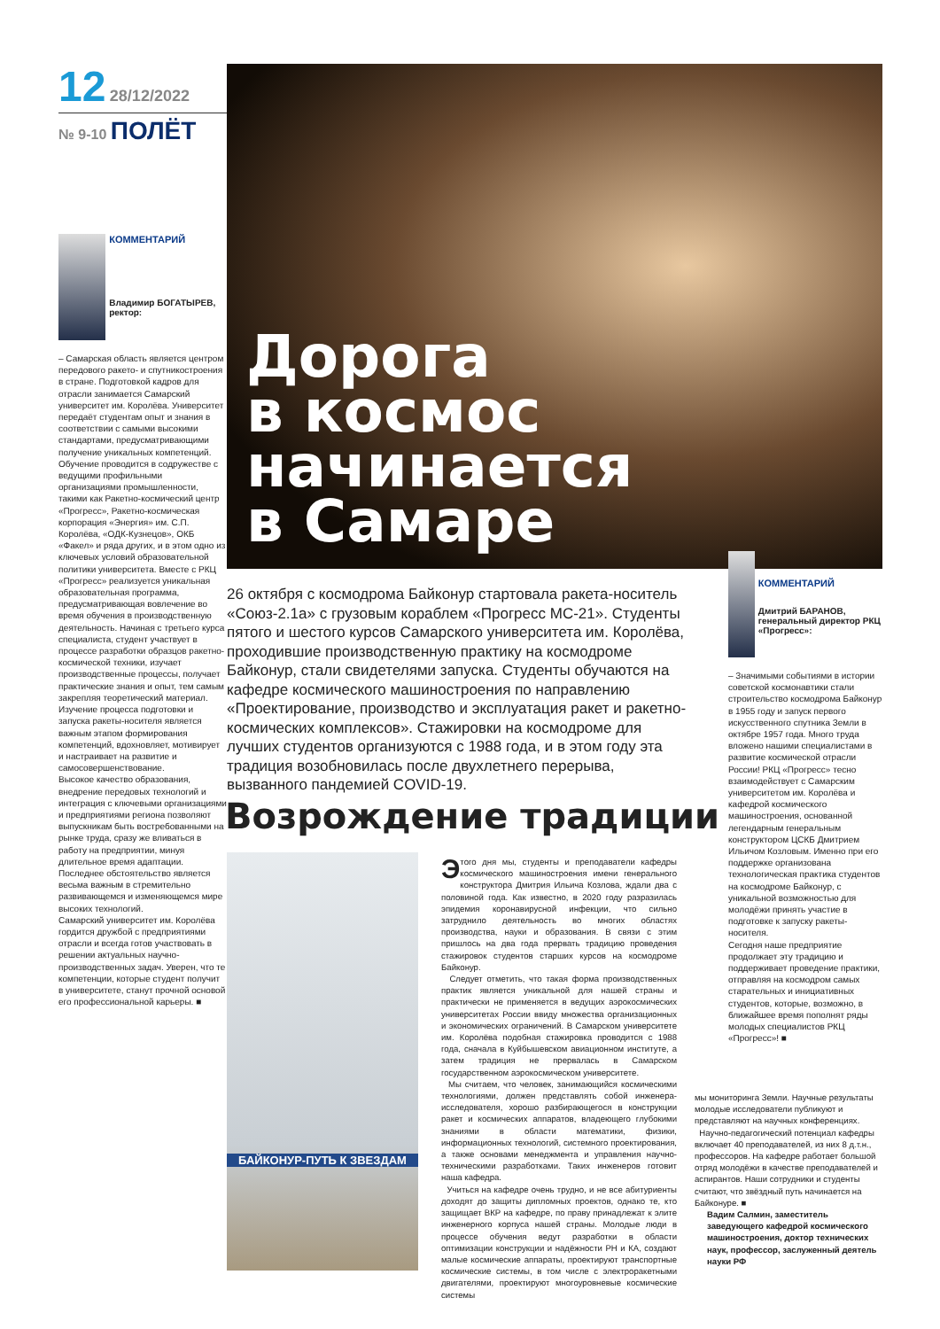12 28/12/2022
№ 9-10 ПОЛЁТ
КОММЕНТАРИЙ
Владимир БОГАТЫРЕВ, ректор:
– Самарская область является центром передового ракето- и спутникостроения в стране. Подготовкой кадров для отрасли занимается Самарский университет им. Королёва. Университет передаёт студентам опыт и знания в соответствии с самыми высокими стандартами, предусматривающими получение уникальных компетенций. Обучение проводится в содружестве с ведущими профильными организациями промышленности, такими как Ракетно-космический центр «Прогресс», Ракетно-космическая корпорация «Энергия» им. С.П. Королёва, «ОДК-Кузнецов», ОКБ «Факел» и ряда других, и в этом одно из ключевых условий образовательной политики университета. Вместе с РКЦ «Прогресс» реализуется уникальная образовательная программа, предусматривающая вовлечение во время обучения в производственную деятельность. Начиная с третьего курса специалиста, студент участвует в процессе разработки образцов ракетно-космической техники, изучает производственные процессы, получает практические знания и опыт, тем самым закрепляя теоретический материал. Изучение процесса подготовки и запуска ракеты-носителя является важным этапом формирования компетенций, вдохновляет, мотивирует и настраивает на развитие и самосовершенствование.
Высокое качество образования, внедрение передовых технологий и интеграция с ключевыми организациями и предприятиями региона позволяют выпускникам быть востребованными на рынке труда, сразу же вливаться в работу на предприятии, минуя длительное время адаптации. Последнее обстоятельство является весьма важным в стремительно развивающемся и изменяющемся мире высоких технологий.
Самарский университет им. Королёва гордится дружбой с предприятиями отрасли и всегда готов участвовать в решении актуальных научно-производственных задач. Уверен, что те компетенции, которые студент получит в университете, станут прочной основой его профессиональной карьеры. ■
Дорога
в космос
начинается
в Самаре
26 октября с космодрома Байконур стартовала ракета-носитель «Союз-2.1а» с грузовым кораблем «Прогресс МС-21». Студенты пятого и шестого курсов Самарского университета им. Королёва, проходившие производственную практику на космодроме Байконур, стали свидетелями запуска. Студенты обучаются на кафедре космического машиностроения по направлению «Проектирование, производство и эксплуатация ракет и ракетно-космических комплексов». Стажировки на космодроме для лучших студентов организуются с 1988 года, и в этом году эта традиция возобновилась после двухлетнего перерыва, вызванного пандемией COVID-19.
Возрождение традиции
БАЙКОНУР-ПУТЬ К ЗВЕЗДАМ
Этого дня мы, студенты и преподаватели кафедры космического машиностроения имени генерального конструктора Дмитрия Ильича Козлова, ждали два с половиной года. Как известно, в 2020 году разразилась эпидемия коронавирусной инфекции, что сильно затруднило деятельность во многих областях производства, науки и образования. В связи с этим пришлось на два года прервать традицию проведения стажировок студентов старших курсов на космодроме Байконур.
Следует отметить, что такая форма производственных практик является уникальной для нашей страны и практически не применяется в ведущих аэрокосмических университетах России ввиду множества организационных и экономических ограничений. В Самарском университете им. Королёва подобная стажировка проводится с 1988 года, сначала в Куйбышевском авиационном институте, а затем традиция не прервалась в Самарском государственном аэрокосмическом университете.
Мы считаем, что человек, занимающийся космическими технологиями, должен представлять собой инженера-исследователя, хорошо разбирающегося в конструкции ракет и космических аппаратов, владеющего глубокими знаниями в области математики, физики, информационных технологий, системного проектирования, а также основами менеджмента и управления научно-техническими разработками. Таких инженеров готовит наша кафедра.
Учиться на кафедре очень трудно, и не все абитуриенты доходят до защиты дипломных проектов, однако те, кто защищает ВКР на кафедре, по праву принадлежат к элите инженерного корпуса нашей страны. Молодые люди в процессе обучения ведут разработки в области оптимизации конструкции и надёжности РН и КА, создают малые космические аппараты, проектируют транспортные космические системы, в том числе с электроракетными двигателями, проектируют многоуровневые космические системы
КОММЕНТАРИЙ
Дмитрий БАРАНОВ, генеральный директор РКЦ «Прогресс»:
– Значимыми событиями в истории советской космонавтики стали строительство космодрома Байконур в 1955 году и запуск первого искусственного спутника Земли в октябре 1957 года. Много труда вложено нашими специалистами в развитие космической отрасли России! РКЦ «Прогресс» тесно взаимодействует с Самарским университетом им. Королёва и кафедрой космического машиностроения, основанной легендарным генеральным конструктором ЦСКБ Дмитрием Ильичом Козловым. Именно при его поддержке организована технологическая практика студентов на космодроме Байконур, с уникальной возможностью для молодёжи принять участие в подготовке к запуску ракеты-носителя.
Сегодня наше предприятие продолжает эту традицию и поддерживает проведение практики, отправляя на космодром самых старательных и инициативных студентов, которые, возможно, в ближайшее время пополнят ряды молодых специалистов РКЦ «Прогресс»! ■
мы мониторинга Земли. Научные результаты молодые исследователи публикуют и представляют на научных конференциях.
Научно-педагогический потенциал кафедры включает 40 преподавателей, из них 8 д.т.н., профессоров. На кафедре работает большой отряд молодёжи в качестве преподавателей и аспирантов. Наши сотрудники и студенты считают, что звёздный путь начинается на Байконуре. ■
Вадим Салмин, заместитель заведующего кафедрой космического машиностроения, доктор технических наук, профессор, заслуженный деятель науки РФ